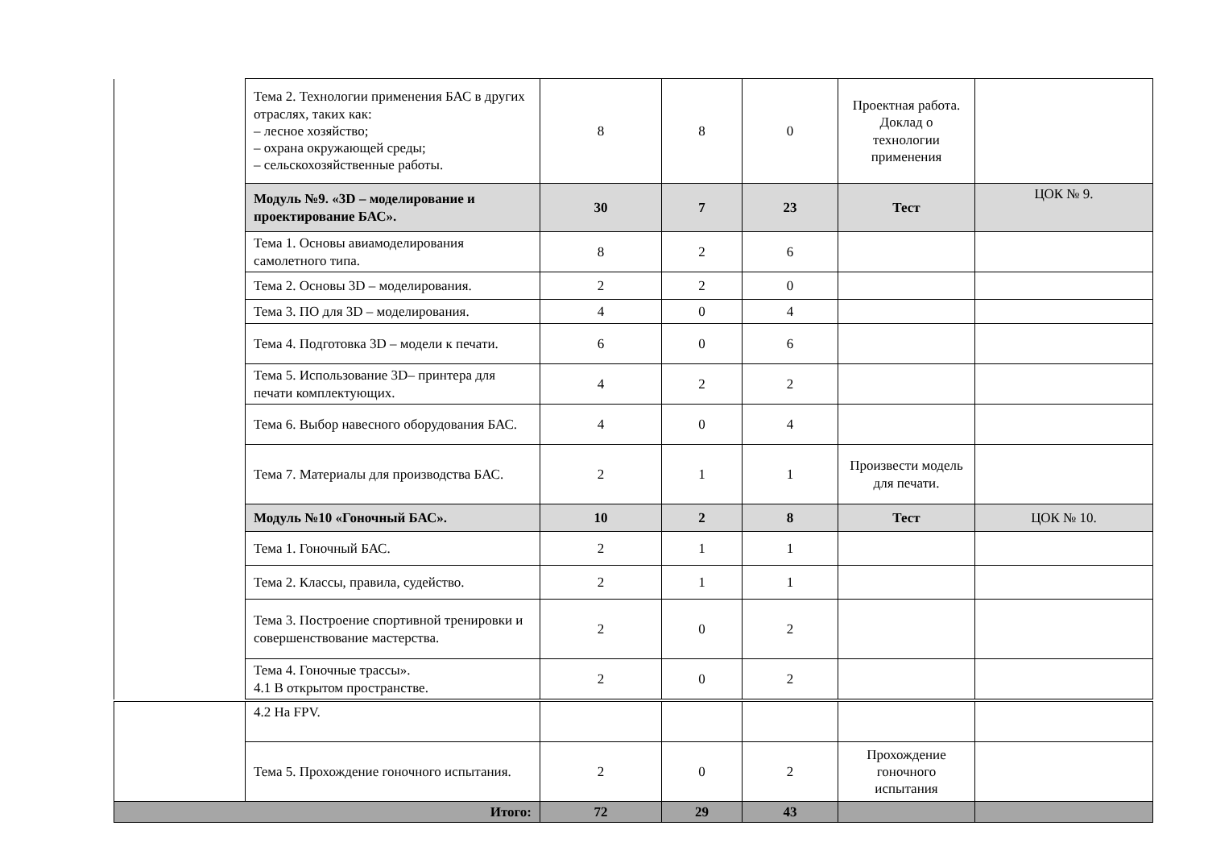| | Тема 2. Технологии применения БАС в других отраслях, таких как: – лесное хозяйство; – охрана окружающей среды; – сельскохозяйственные работы. | 8 | 8 | 0 | Проектная работа. Доклад о технологии применения | |
| | Модуль №9. «3D – моделирование и проектирование БАС». | 30 | 7 | 23 | Тест | ЦОК № 9. |
| | Тема 1. Основы авиамоделирования самолетного типа. | 8 | 2 | 6 | | |
| | Тема 2. Основы 3D – моделирования. | 2 | 2 | 0 | | |
| | Тема 3. ПО для 3D – моделирования. | 4 | 0 | 4 | | |
| | Тема 4. Подготовка 3D – модели к печати. | 6 | 0 | 6 | | |
| | Тема 5. Использование 3D– принтера для печати комплектующих. | 4 | 2 | 2 | | |
| | Тема 6. Выбор навесного оборудования БАС. | 4 | 0 | 4 | | |
| | Тема 7. Материалы для производства БАС. | 2 | 1 | 1 | Произвести модель для печати. | |
| | Модуль №10 «Гоночный БАС». | 10 | 2 | 8 | Тест | ЦОК № 10. |
| | Тема 1. Гоночный БАС. | 2 | 1 | 1 | | |
| | Тема 2. Классы, правила, судейство. | 2 | 1 | 1 | | |
| | Тема 3. Построение спортивной тренировки и совершенствование мастерства. | 2 | 0 | 2 | | |
| | Тема 4. Гоночные трассы». 4.1 В открытом пространстве. | 2 | 0 | 2 | | |
| | 4.2 На FPV. | | | | | |
| | Тема 5. Прохождение гоночного испытания. | 2 | 0 | 2 | Прохождение гоночного испытания | |
| Итого: | | 72 | 29 | 43 | | |